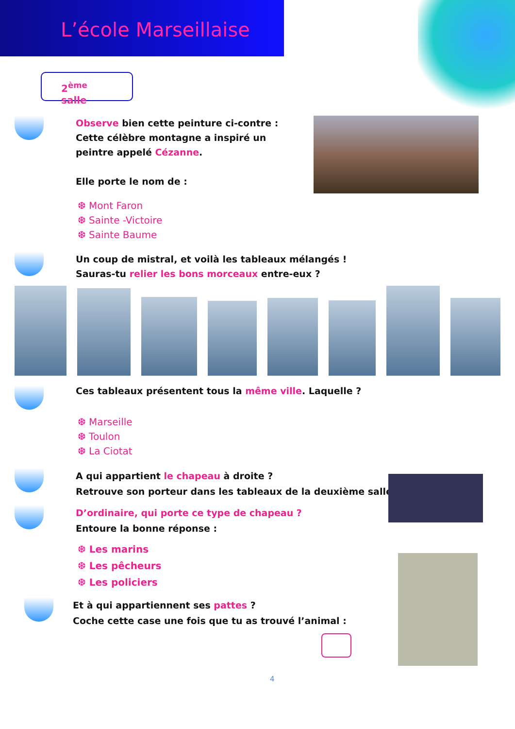L’école Marseillaise
2<sup>ème</sup> salle
Observe bien cette peinture ci-contre :
Cette célèbre montagne a inspiré un peintre appelé Cézanne.
Elle porte le nom de :
❆ Mont Faron
❆ Sainte -Victoire
❆ Sainte Baume
Un coup de mistral, et voilà les tableaux mélangés !
Sauras-tu relier les bons morceaux entre-eux ?
Ces tableaux présentent tous la même ville. Laquelle ?
❆ Marseille
❆ Toulon
❆ La Ciotat
A qui appartient le chapeau à droite ?
Retrouve son porteur dans les tableaux de la deuxième salle.
D’ordinaire, qui porte ce type de chapeau ?
Entoure la bonne réponse :
❆ Les marins
❆ Les pêcheurs
❆ Les policiers
Et à qui appartiennent ses pattes ?
Coche cette case une fois que tu as trouvé l’animal :
4